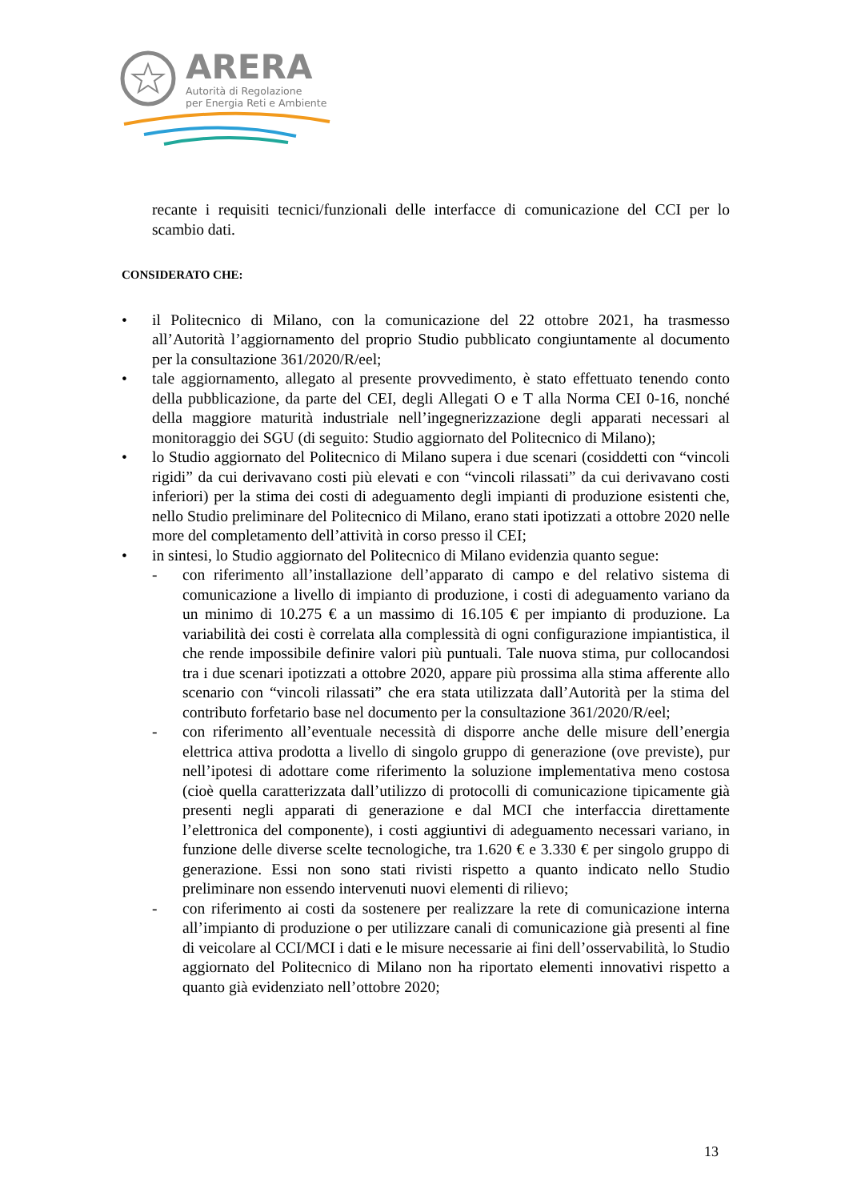ARERA
Autorità di Regolazione
per Energia Reti e Ambiente
recante i requisiti tecnici/funzionali delle interfacce di comunicazione del CCI per lo scambio dati.
CONSIDERATO CHE:
• il Politecnico di Milano, con la comunicazione del 22 ottobre 2021, ha trasmesso all’Autorità l’aggiornamento del proprio Studio pubblicato congiuntamente al documento per la consultazione 361/2020/R/eel;
• tale aggiornamento, allegato al presente provvedimento, è stato effettuato tenendo conto della pubblicazione, da parte del CEI, degli Allegati O e T alla Norma CEI 0-16, nonché della maggiore maturità industriale nell’ingegnerizzazione degli apparati necessari al monitoraggio dei SGU (di seguito: Studio aggiornato del Politecnico di Milano);
• lo Studio aggiornato del Politecnico di Milano supera i due scenari (cosiddetti con “vincoli rigidi” da cui derivavano costi più elevati e con “vincoli rilassati” da cui derivavano costi inferiori) per la stima dei costi di adeguamento degli impianti di produzione esistenti che, nello Studio preliminare del Politecnico di Milano, erano stati ipotizzati a ottobre 2020 nelle more del completamento dell’attività in corso presso il CEI;
• in sintesi, lo Studio aggiornato del Politecnico di Milano evidenzia quanto segue:
- con riferimento all’installazione dell’apparato di campo e del relativo sistema di comunicazione a livello di impianto di produzione, i costi di adeguamento variano da un minimo di 10.275 € a un massimo di 16.105 € per impianto di produzione. La variabilità dei costi è correlata alla complessità di ogni configurazione impiantistica, il che rende impossibile definire valori più puntuali. Tale nuova stima, pur collocandosi tra i due scenari ipotizzati a ottobre 2020, appare più prossima alla stima afferente allo scenario con “vincoli rilassati” che era stata utilizzata dall’Autorità per la stima del contributo forfetario base nel documento per la consultazione 361/2020/R/eel;
- con riferimento all’eventuale necessità di disporre anche delle misure dell’energia elettrica attiva prodotta a livello di singolo gruppo di generazione (ove previste), pur nell’ipotesi di adottare come riferimento la soluzione implementativa meno costosa (cioè quella caratterizzata dall’utilizzo di protocolli di comunicazione tipicamente già presenti negli apparati di generazione e dal MCI che interfaccia direttamente l’elettronica del componente), i costi aggiuntivi di adeguamento necessari variano, in funzione delle diverse scelte tecnologiche, tra 1.620 € e 3.330 € per singolo gruppo di generazione. Essi non sono stati rivisti rispetto a quanto indicato nello Studio preliminare non essendo intervenuti nuovi elementi di rilievo;
- con riferimento ai costi da sostenere per realizzare la rete di comunicazione interna all’impianto di produzione o per utilizzare canali di comunicazione già presenti al fine di veicolare al CCI/MCI i dati e le misure necessarie ai fini dell’osservabilità, lo Studio aggiornato del Politecnico di Milano non ha riportato elementi innovativi rispetto a quanto già evidenziato nell’ottobre 2020;
13